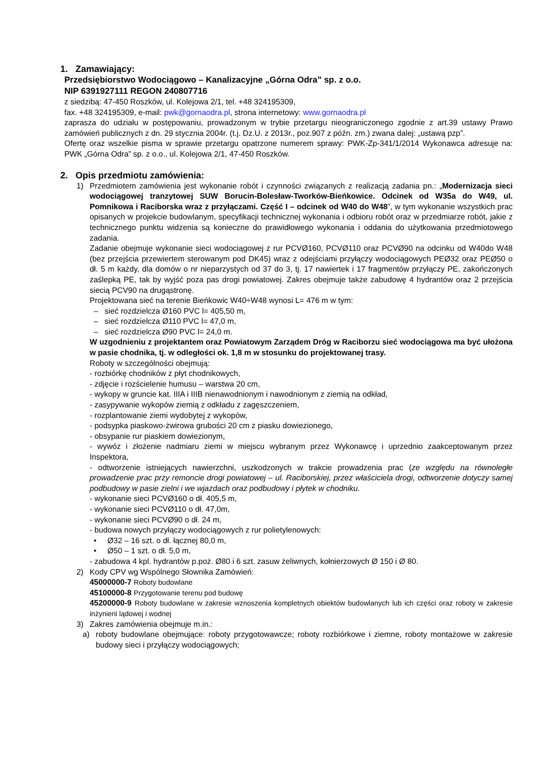1. Zamawiający:
Przedsiębiorstwo Wodociągowo – Kanalizacyjne „Górna Odra” sp. z o.o.
NIP 6391927111 REGON 240807716
z siedzibą: 47-450 Roszków, ul. Kolejowa 2/1, tel. +48 324195309,
fax. +48 324195309, e-mail: pwk@gornaodra.pl, strona internetowy: www.gornaodra.pl
zaprasza do udziału w postępowaniu, prowadzonym w trybie przetargu nieograniczonego zgodnie z art.39 ustawy Prawo zamówień publicznych z dn. 29 stycznia 2004r. (t.j. Dz.U. z 2013r., poz.907 z późn. zm.) zwana dalej: „ustawą pzp”.
Ofertę oraz wszelkie pisma w sprawie przetargu opatrzone numerem sprawy: PWK-Zp-341/1/2014 Wykonawca adresuje na: PWK „Górna Odra” sp. z o.o., ul. Kolejowa 2/1, 47-450 Roszków.
2. Opis przedmiotu zamówienia:
1) Przedmiotem zamówienia jest wykonanie robót i czynności związanych z realizacją zadania pn.: „Modernizacja sieci wodociągowej tranzytowej SUW Borucin-Bolesław-Tworków-Bieńkowice. Odcinek od W35a do W49, ul. Pomnikowa i Raciborska wraz z przyłączami. Część I – odcinek od W40 do W48”, w tym wykonanie wszystkich prac opisanych w projekcie budowlanym, specyfikacji technicznej wykonania i odbioru robót oraz w przedmiarze robót, jakie z technicznego punktu widzenia są konieczne do prawidłowego wykonania i oddania do użytkowania przedmiotowego zadania.
Zadanie obejmuje wykonanie sieci wodociągowej z rur PCVØ160, PCVØ110 oraz PCVØ90 na odcinku od W40do W48 (bez przejścia przewiertem sterowanym pod DK45) wraz z odejściami przyłączy wodociągowych PEØ32 oraz PEØ50 o dł. 5 m każdy, dla domów o nr nieparzystych od 37 do 3, tj. 17 nawiertek i 17 fragmentów przyłączy PE, zakończonych zaślepką PE, tak by wyjść poza pas drogi powiatowej. Zakres obejmuje także zabudowę 4 hydrantów oraz 2 przejścia siecią PCV90 na drugąstronę.
Projektowana sieć na terenie Bieńkowic W40÷W48 wynosi L= 476 m w tym:
– sieć rozdzielcza Ø160 PVC l= 405,50 m,
– sieć rozdzielcza Ø110 PVC l= 47,0 m,
– sieć rozdzielcza Ø90 PVC l= 24,0 m.
W uzgodnieniu z projektantem oraz Powiatowym Zarządem Dróg w Raciborzu sieć wodociągowa ma być ułożona w pasie chodnika, tj. w odległości ok. 1,8 m w stosunku do projektowanej trasy.
Roboty w szczególności obejmują:
- rozbiórkę chodników z płyt chodnikowych,
- zdjęcie i rozścielenie humusu – warstwa 20 cm,
- wykopy w gruncie kat. IIIA i IIIB nienawodnionym i nawodnionym z ziemią na odkład,
- zasypywanie wykopów ziemią z odkładu z zagęszczeniem,
- rozplantowanie ziemi wydobytej z wykopów,
- podsypka piaskowo-żwirowa grubości 20 cm z piasku dowiezionego,
- obsypanie rur piaskiem dowiezionym,
- wywóz i złożenie nadmiaru ziemi w miejscu wybranym przez Wykonawcę i uprzednio zaakceptowanym przez Inspektora,
- odtworzenie istniejących nawierzchni, uszkodzonych w trakcie prowadzenia prac (ze względu na równoległe prowadzenie prac przy remoncie drogi powiatowej – ul. Raciborskiej, przez właściciela drogi, odtworzenie dotyczy samej podbudowy w pasie zielni i we wjazdach oraz podbudowy i płytek w chodniku.
- wykonanie sieci PCVØ160 o dł. 405,5 m,
- wykonanie sieci PCVØ110 o dł. 47,0m,
- wykonanie sieci PCVØ90 o dł. 24 m,
- budowa nowych przyłączy wodociągowych z rur polietylenowych:
• Ø32 – 16 szt. o dł. łącznej 80,0 m,
• Ø50 – 1 szt. o dł. 5,0 m,
- zabudowa 4 kpl. hydrantów p.poż. Ø80 i 6 szt. zasuw żeliwnych, kołnierzowych Ø 150 i Ø 80.
2) Kody CPV wg Wspólnego Słownika Zamówień:
45000000-7 Roboty budowlane
45100000-8 Przygotowanie terenu pod budowę
45200000-9 Roboty budowlane w zakresie wznoszenia kompletnych obiektów budowlanych lub ich części oraz roboty w zakresie inżynierii lądowej i wodnej
3) Zakres zamówienia obejmuje m.in.:
a) roboty budowlane obejmujące: roboty przygotowawcze; roboty rozbiórkowe i ziemne, roboty montażowe w zakresie budowy sieci i przyłączy wodociągowych;